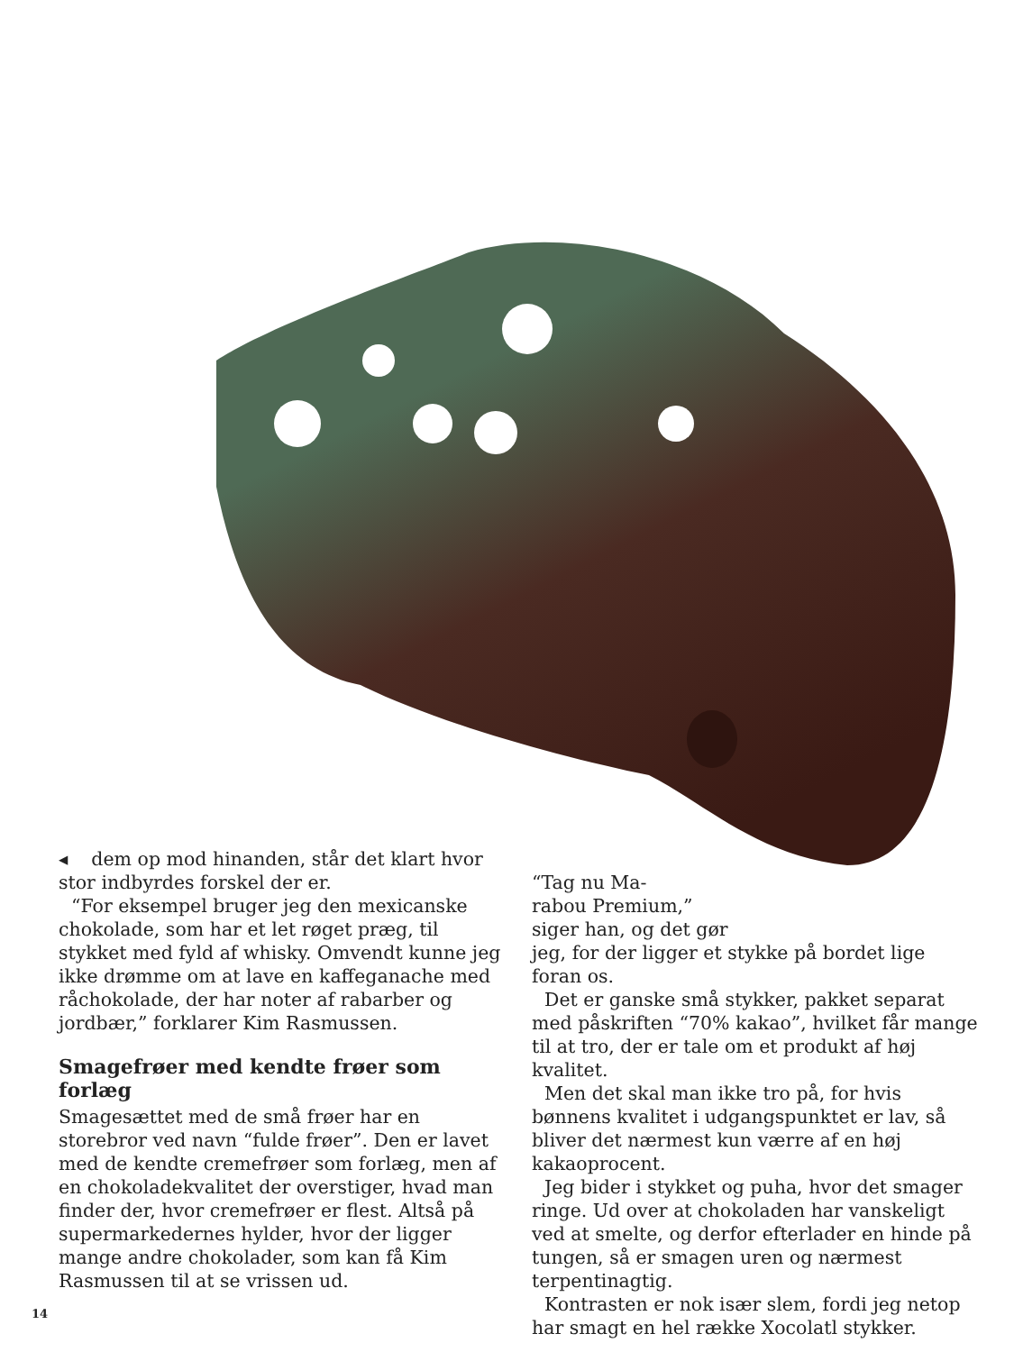◂ dem op mod hinanden, står det klart hvor stor indbyrdes forskel der er.
“For eksempel bruger jeg den mexicanske chokolade, som har et let røget præg, til stykket med fyld af whisky. Omvendt kunne jeg ikke drømme om at lave en kaffeganache med råchokolade, der har noter af rabarber og jordbær,” forklarer Kim Rasmussen.
Smagefrøer med kendte frøer som forlæg
Smagesættet med de små frøer har en storebror ved navn “fulde frøer”. Den er lavet med de kendte cremefrøer som forlæg, men af en chokoladekvalitet der overstiger, hvad man finder der, hvor cremefrøer er flest. Altså på supermarkedernes hylder, hvor der ligger mange andre chokolader, som kan få Kim Rasmussen til at se vrissen ud.
“Tag nu Ma-
rabou Premium,”
siger han, og det gør
jeg, for der ligger et stykke på bordet lige foran os.
Det er ganske små stykker, pakket separat med påskriften “70% kakao”, hvilket får mange til at tro, der er tale om et produkt af høj kvalitet.
Men det skal man ikke tro på, for hvis bønnens kvalitet i udgangspunktet er lav, så bliver det nærmest kun værre af en høj kakaoprocent.
Jeg bider i stykket og puha, hvor det smager ringe. Ud over at chokoladen har vanskeligt ved at smelte, og derfor efterlader en hinde på tungen, så er smagen uren og nærmest terpentinagtig.
Kontrasten er nok især slem, fordi jeg netop har smagt en hel række Xocolatl stykker.
14